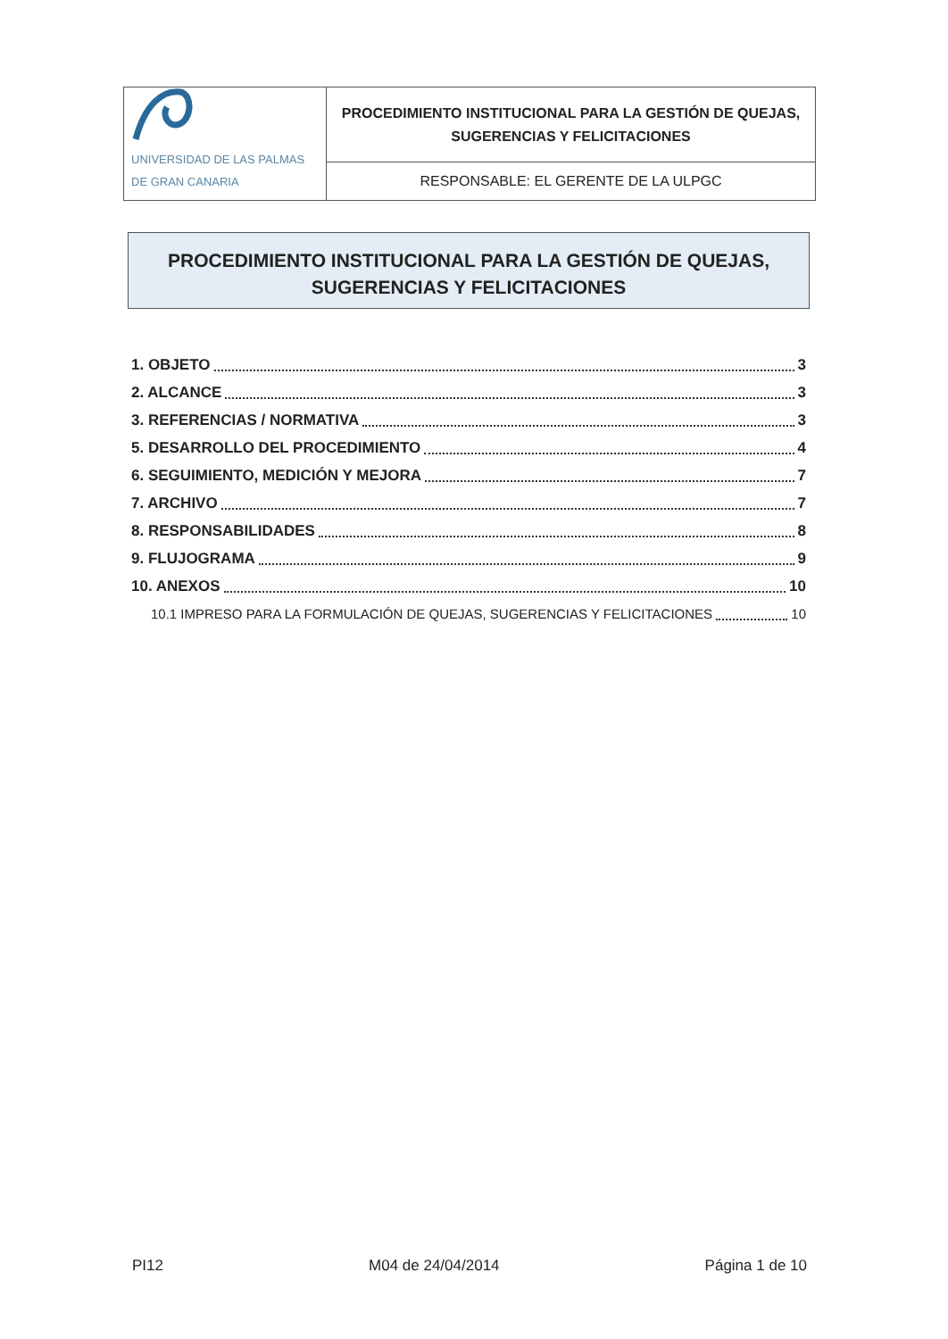| UNIVERSIDAD DE LAS PALMAS DE GRAN CANARIA | PROCEDIMIENTO INSTITUCIONAL PARA LA GESTIÓN DE QUEJAS, SUGERENCIAS Y FELICITACIONES |
| | RESPONSABLE: EL GERENTE DE LA ULPGC |
PROCEDIMIENTO INSTITUCIONAL PARA LA GESTIÓN DE QUEJAS,
SUGERENCIAS Y FELICITACIONES
1. OBJETO 3
2. ALCANCE 3
3. REFERENCIAS / NORMATIVA 3
5. DESARROLLO DEL PROCEDIMIENTO 4
6. SEGUIMIENTO, MEDICIÓN Y MEJORA 7
7. ARCHIVO 7
8. RESPONSABILIDADES 8
9. FLUJOGRAMA 9
10. ANEXOS 10
10.1 IMPRESO PARA LA FORMULACIÓN DE QUEJAS, SUGERENCIAS Y FELICITACIONES 10
PI12 M04 de 24/04/2014 Página 1 de 10